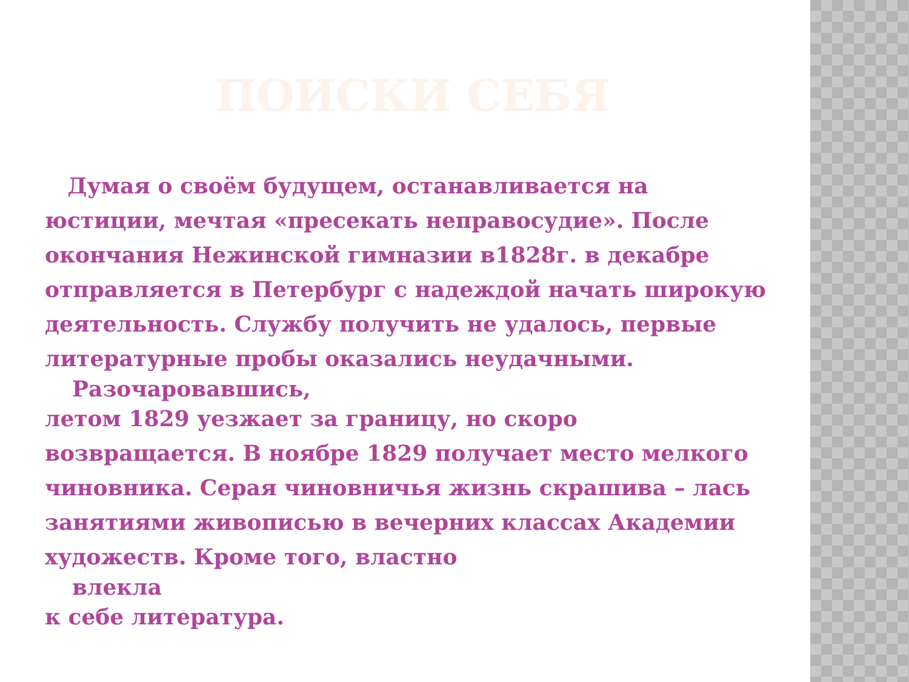ПОИСКИ СЕБЯ
Думая о своём будущем, останавливается на юстиции, мечтая «пресекать неправосудие». После окончания Нежинской гимназии в1828г. в декабре отправляется в Петербург с надеждой начать широкую деятельность. Службу получить не удалось, первые литературные пробы оказались неудачными.
Разочаровавшись,
летом 1829 уезжает за границу, но скоро возвращается. В ноябре 1829 получает место мелкого чиновника. Серая чиновничья жизнь скрашива – лась занятиями живописью в вечерних классах Академии художеств. Кроме того, властно
влекла
к себе литература.